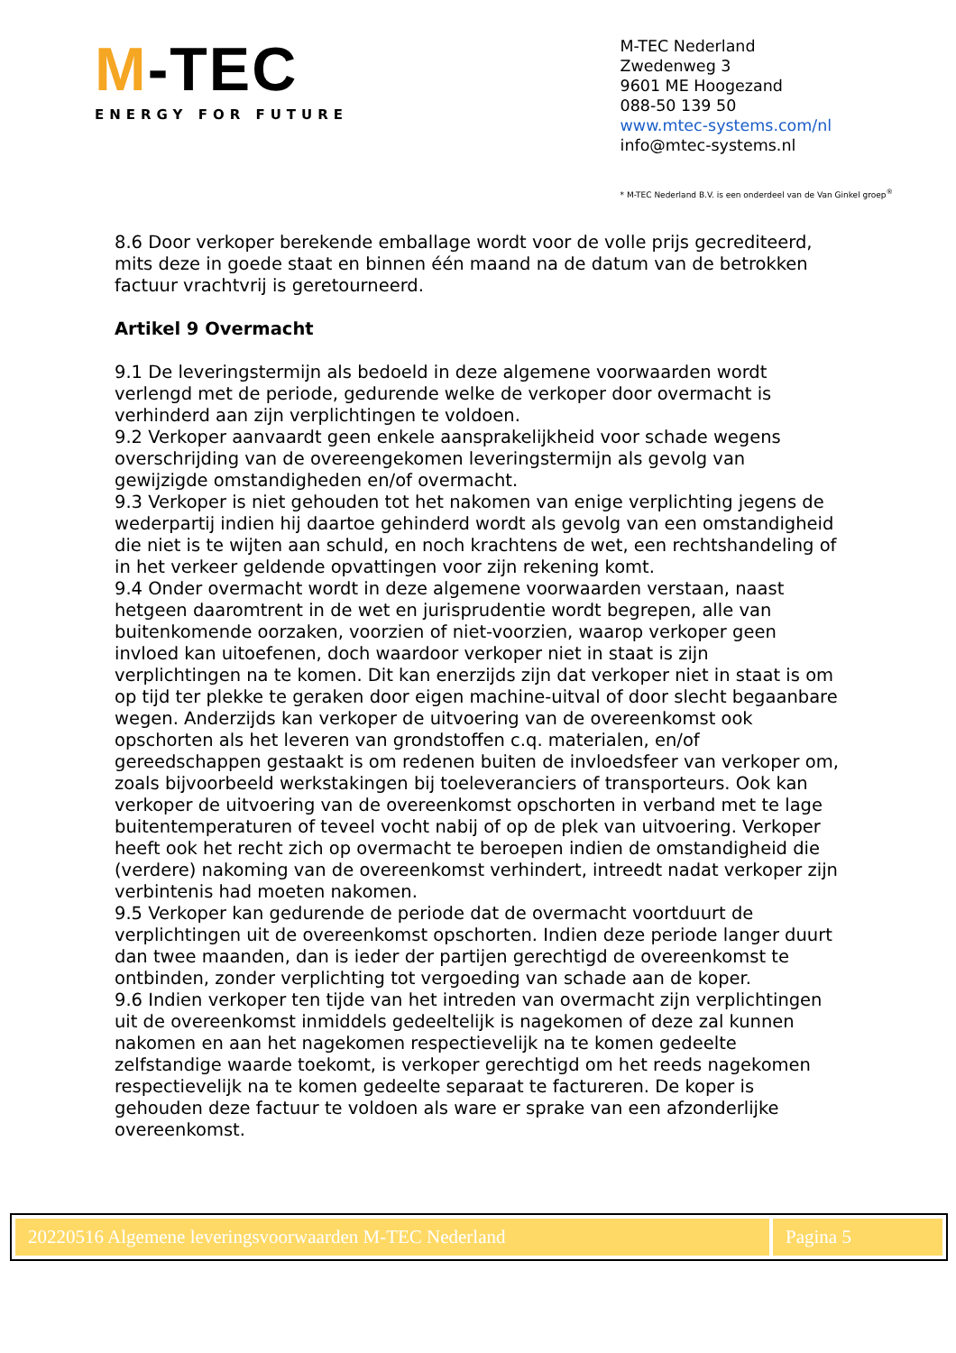M-TEC
ENERGY FOR FUTURE
M-TEC Nederland
Zwedenweg 3
9601 ME Hoogezand
088-50 139 50
www.mtec-systems.com/nl
info@mtec-systems.nl
* M-TEC Nederland B.V. is een onderdeel van de Van Ginkel groep<sup>®</sup>
8.6 Door verkoper berekende emballage wordt voor de volle prijs gecrediteerd, mits deze in goede staat en binnen één maand na de datum van de betrokken factuur vrachtvrij is geretourneerd.
Artikel 9 Overmacht
9.1 De leveringstermijn als bedoeld in deze algemene voorwaarden wordt verlengd met de periode, gedurende welke de verkoper door overmacht is verhinderd aan zijn verplichtingen te voldoen.
9.2 Verkoper aanvaardt geen enkele aansprakelijkheid voor schade wegens overschrijding van de overeengekomen leveringstermijn als gevolg van gewijzigde omstandigheden en/of overmacht.
9.3 Verkoper is niet gehouden tot het nakomen van enige verplichting jegens de wederpartij indien hij daartoe gehinderd wordt als gevolg van een omstandigheid die niet is te wijten aan schuld, en noch krachtens de wet, een rechtshandeling of in het verkeer geldende opvattingen voor zijn rekening komt.
9.4 Onder overmacht wordt in deze algemene voorwaarden verstaan, naast hetgeen daaromtrent in de wet en jurisprudentie wordt begrepen, alle van buitenkomende oorzaken, voorzien of niet-voorzien, waarop verkoper geen invloed kan uitoefenen, doch waardoor verkoper niet in staat is zijn verplichtingen na te komen. Dit kan enerzijds zijn dat verkoper niet in staat is om op tijd ter plekke te geraken door eigen machine-uitval of door slecht begaanbare wegen. Anderzijds kan verkoper de uitvoering van de overeenkomst ook opschorten als het leveren van grondstoffen c.q. materialen, en/of gereedschappen gestaakt is om redenen buiten de invloedsfeer van verkoper om, zoals bijvoorbeeld werkstakingen bij toeleveranciers of transporteurs. Ook kan verkoper de uitvoering van de overeenkomst opschorten in verband met te lage buitentemperaturen of teveel vocht nabij of op de plek van uitvoering. Verkoper heeft ook het recht zich op overmacht te beroepen indien de omstandigheid die (verdere) nakoming van de overeenkomst verhindert, intreedt nadat verkoper zijn verbintenis had moeten nakomen.
9.5 Verkoper kan gedurende de periode dat de overmacht voortduurt de verplichtingen uit de overeenkomst opschorten. Indien deze periode langer duurt dan twee maanden, dan is ieder der partijen gerechtigd de overeenkomst te ontbinden, zonder verplichting tot vergoeding van schade aan de koper.
9.6 Indien verkoper ten tijde van het intreden van overmacht zijn verplichtingen uit de overeenkomst inmiddels gedeeltelijk is nagekomen of deze zal kunnen nakomen en aan het nagekomen respectievelijk na te komen gedeelte zelfstandige waarde toekomt, is verkoper gerechtigd om het reeds nagekomen respectievelijk na te komen gedeelte separaat te factureren. De koper is gehouden deze factuur te voldoen als ware er sprake van een afzonderlijke overeenkomst.
20220516 Algemene leveringsvoorwaarden M-TEC Nederland
Pagina 5